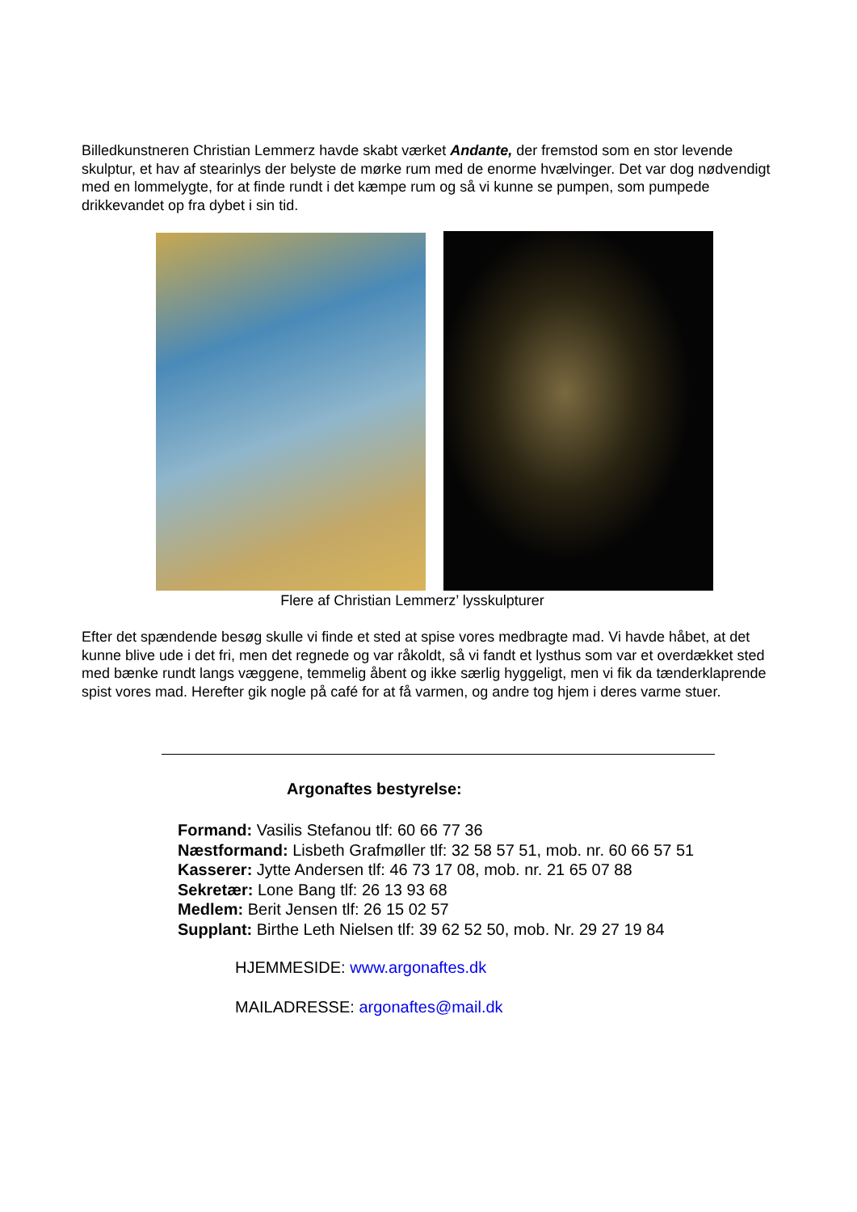Billedkunstneren Christian Lemmerz havde skabt værket Andante, der fremstod som en stor levende skulptur, et hav af stearinlys der belyste de mørke rum med de enorme hvælvinger. Det var dog nødvendigt med en lommelygte, for at finde rundt i det kæmpe rum og så vi kunne se pumpen, som pumpede drikkevandet op fra dybet i sin tid.
Flere af Christian Lemmerz’ lysskulpturer
Efter det spændende besøg skulle vi finde et sted at spise vores medbragte mad. Vi havde håbet, at det kunne blive ude i det fri, men det regnede og var råkoldt, så vi fandt et lysthus som var et overdækket sted med bænke rundt langs væggene, temmelig åbent og ikke særlig hyggeligt, men vi fik da tænderklaprende spist vores mad. Herefter gik nogle på café for at få varmen, og andre tog hjem i deres varme stuer.
Argonaftes bestyrelse:
Formand: Vasilis Stefanou tlf: 60 66 77 36
Næstformand: Lisbeth Grafmøller tlf: 32 58 57 51, mob. nr. 60 66 57 51
Kasserer: Jytte Andersen tlf: 46 73 17 08, mob. nr. 21 65 07 88
Sekretær: Lone Bang tlf: 26 13 93 68
Medlem: Berit Jensen tlf: 26 15 02 57
Supplant: Birthe Leth Nielsen tlf: 39 62 52 50, mob. Nr. 29 27 19 84
HJEMMESIDE: www.argonaftes.dk
MAILADRESSE: argonaftes@mail.dk